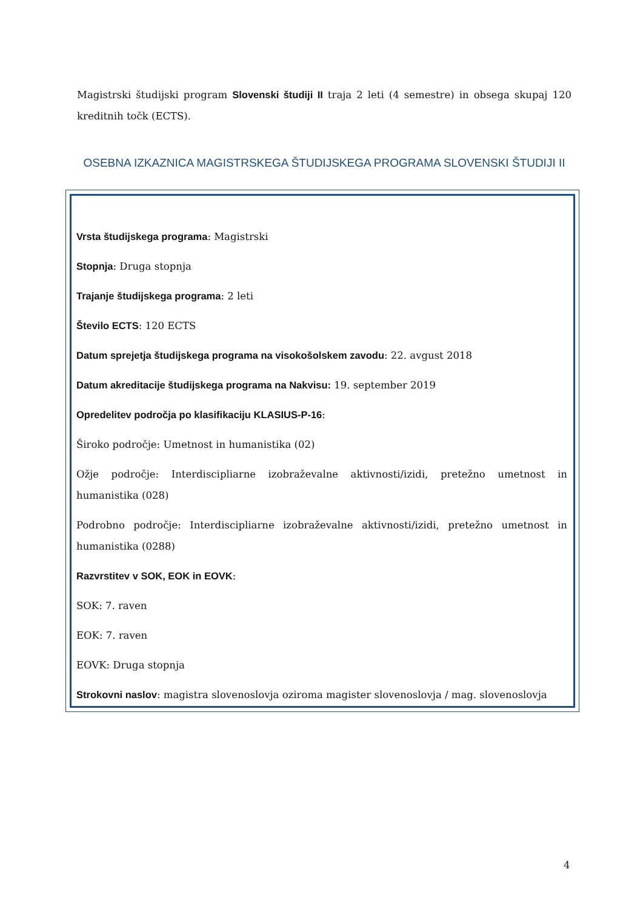Magistrski študijski program Slovenski študiji II traja 2 leti (4 semestre) in obsega skupaj 120 kreditnih točk (ECTS).
OSEBNA IZKAZNICA MAGISTRSKEGA ŠTUDIJSKEGA PROGRAMA SLOVENSKI ŠTUDIJI II
Vrsta študijskega programa: Magistrski
Stopnja: Druga stopnja
Trajanje študijskega programa: 2 leti
Število ECTS: 120 ECTS
Datum sprejetja študijskega programa na visokošolskem zavodu: 22. avgust 2018
Datum akreditacije študijskega programa na Nakvisu: 19. september 2019
Opredelitev področja po klasifikaciju KLASIUS-P-16:
Široko področje: Umetnost in humanistika (02)
Ožje področje: Interdiscipliarne izobraževalne aktivnosti/izidi, pretežno umetnost in humanistika (028)
Podrobno področje: Interdiscipliarne izobraževalne aktivnosti/izidi, pretežno umetnost in humanistika (0288)
Razvrstitev v SOK, EOK in EOVK:
SOK: 7. raven
EOK: 7. raven
EOVK: Druga stopnja
Strokovni naslov: magistra slovenoslovja oziroma magister slovenoslovja / mag. slovenoslovja
4